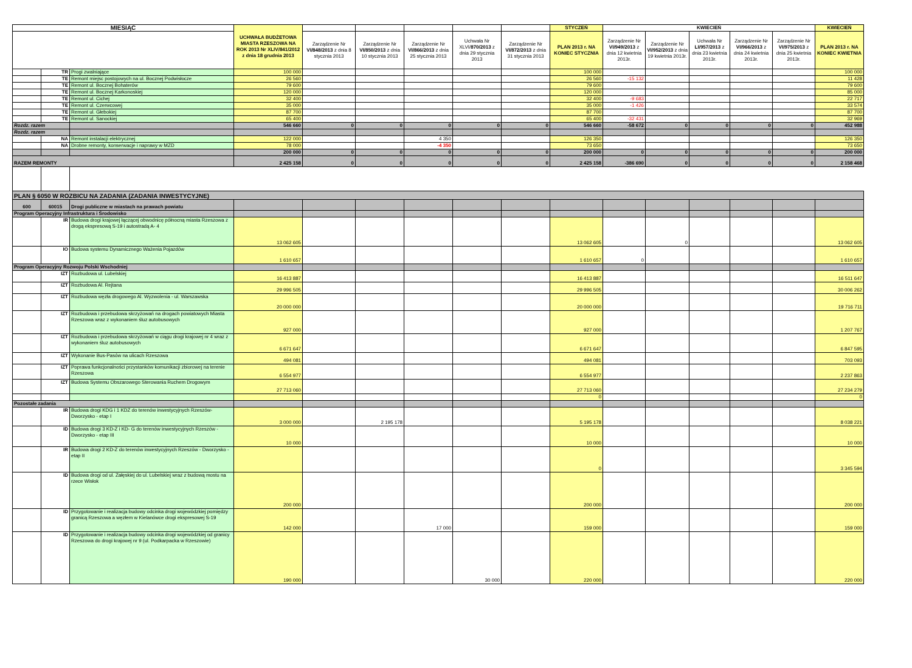| MIESIĄC | | | UCHWAŁA BUDŻETOWA MIASTA RZESZOWA NA ROK 2013 Nr XLIV/841/2012 z dnia 18 grudnia 2013 | | | | | | STYCZEŃ | KWIECIEŃ | | | | | KWIECIEŃ |
| --- | --- | --- | --- | --- | --- | --- | --- | --- | --- | --- | --- | --- | --- | --- | --- |
| | | | | Zarządzenie Nr VI/848/2013 z dnia 8 stycznia 2013 | Zarządzenie Nr VI/850/2013 z dnia 10 stycznia 2013 | Zarządzenie Nr VI/866/2013 z dnia 25 stycznia 2013 | Uchwała Nr XLVI/ 870/2013 z dnia 29 stycznia 2013 | Zarządzenie Nr VI/872/2013 z dnia 31 stycznia 2013 | PLAN 2013 r. NA KONIEC STYCZNIA | Zarządzenie Nr VI/949/2013 z dnia 12 kwietnia 2013r. | Zarządzenie Nr VI/952/2013 z dnia 19 kwietnia 2013r. | Uchwała Nr LI/957/2013 z dnia 23 kwietnia 2013r. | Zarządzenie Nr VI/966/2013 z dnia 24 kwietnia 2013r. | Zarządzenie Nr VI/975/2013 z dnia 25 kwietnia 2013r. | PLAN 2013 r. NA KONIEC KWIETNIA |
| | TR | Progi zwalniające | 100 000 | | | | | | 100 000 | | | | | | 100 000 |
| | TE | Remont miejsc postojowych na ul. Bocznej Podwisłocze | 26 560 | | | | | | 26 560 | -15 132 | | | | | 11 428 |
| | TE | Remont ul. Bocznej Bohaterów | 79 600 | | | | | | 79 600 | | | | | | 79 600 |
| | TE | Remont ul. Bocznej Karkonoskiej | 120 000 | | | | | | 120 000 | | | | | | 85 000 |
| | TE | Remont ul. Cichej | 32 400 | | | | | | 32 400 | -9 683 | | | | | 22 717 |
| | TE | Remont ul. Czerwcowej | 35 000 | | | | | | 35 000 | -1 426 | | | | | 33 574 |
| | TE | Remont ul. Głebokiej | 87 700 | | | | | | 87 700 | | | | | | 87 700 |
| | TE | Remont ul. Sanockiej | 65 400 | | | | | | 65 400 | -32 431 | | | | | 32 969 |
| Rozdz. razem | | | 546 660 | 0 | 0 | 0 | 0 | 0 | 546 660 | -58 672 | 0 | 0 | 0 | 0 | 452 988 |
| Rozdz. razem | | | | | | | | | | | | | | | |
| | NA | Remont instalacji elektrycznej | 122 000 | | | 4 350 | | | 126 350 | | | | | | 126 350 |
| | NA | Drobne remonty, konserwacje i naprawy w MZD | 78 000 | | | -4 350 | | | 73 650 | | | | | | 73 650 |
| | | | 200 000 | 0 | 0 | 0 | 0 | 0 | 200 000 | 0 | 0 | 0 | 0 | 0 | 200 000 |
| RAZEM REMONTY | | | 2 425 158 | 0 | 0 | 0 | 0 | 0 | 2 425 158 | -386 690 | 0 | 0 | 0 | 0 | 2 158 468 |
| PLAN § 6050 W ROZBICU NA ZADANIA (ZADANIA INWESTYCYJNE) | | | | | | | | | | | | | | | |
| 600 | 60015 | Drogi publiczne w miastach na prawach powiatu | | | | | | | | | | | | | |
| Program Operacyjny Infrastruktura i Środowisko | | | | | | | | | | | | | | | |
| | IR | Budowa drogi krajowej łączącej obwodnicę północną miasta Rzeszowa z drogą ekspresową S-19 i autostradą A- 4 | 13 062 605 | | | | | | 13 062 605 | | 0 | | | | 13 062 605 |
| | IO | Budowa systemu Dynamicznego Ważenia Pojazdów | 1 610 657 | | | | | | 1 610 657 | 0 | | | | | 1 610 657 |
| Program Operacyjny Rozwoju Polski Wschodniej | | | | | | | | | | | | | | | |
| | IZT | Rozbudowa ul. Lubelskiej | 16 413 887 | | | | | | 16 413 887 | | | | | | 16 511 647 |
| | IZT | Rozbudowa Al. Rejtana | 29 996 505 | | | | | | 29 996 505 | | | | | | 30 006 262 |
| | IZT | Rozbudowa węzła drogowego Al. Wyzwolenia - ul. Warszawska | 20 000 000 | | | | | | 20 000 000 | | | | | | 19 716 711 |
| | IZT | Rozbudowa i przebudowa skrzyżowań na drogach powiatowych Miasta Rzeszowa wraz z wykonaniem śluz autobusowych | 927 000 | | | | | | 927 000 | | | | | | 1 207 767 |
| | IZT | Rozbudowa i przebudowa skrzyżowań w ciągu drogi krajowej nr 4 wraz z wykonaniem śluz autobusowych | 6 671 647 | | | | | | 6 671 647 | | | | | | 6 847 595 |
| | IZT | Wykonanie Bus-Pasów na ulicach Rzeszowa | 494 081 | | | | | | 494 081 | | | | | | 703 093 |
| | IZT | Poprawa funkcjonalności przystanków komunikacji zbiorowej na terenie Rzeszowa | 6 554 977 | | | | | | 6 554 977 | | | | | | 2 237 863 |
| | IZT | Budowa Systemu Obszarowego Sterowania Ruchem Drogowym | 27 713 060 | | | | | | 27 713 060 | | | | | | 27 234 279 |
| | | | | | | | | | 0 | | | | | | 0 |
| Pozostałe zadania | | | | | | | | | | | | | | | |
| | IR | Budowa drogi KDG i 1 KDZ do terenów inwestycyjnych Rzeszów-Dworzysko - etap I | 3 000 000 | | 2 195 178 | | | | 5 195 178 | | | | | | 8 038 221 |
| | ID | Budowa drogi 3 KD-Z i KD- G do terenów inwestycyjnych Rzeszów - Dworzysko - etap III | 10 000 | | | | | | 10 000 | | | | | | 10 000 |
| | IR | Budowa drogi 2 KD-Z do terenów inwestycyjnych Rzeszów - Dworzysko - etap II | | | | | | | 0 | | | | | | 3 345 594 |
| | ID | Budowa drogi od ul. Załęskiej do ul. Lubelskiej wraz z budową mostu na rzece Wisłok | 200 000 | | | | | | 200 000 | | | | | | 200 000 |
| | ID | Przygotowanie i realizacja budowy odcinka drogi wojewódzkiej pomiędzy granicą Rzeszowa a węzłem w Kielanówce drogi ekspresowej S-19 | 142 000 | | | 17 000 | | | 159 000 | | | | | | 159 000 |
| | ID | Przygotowanie i realizacja budowy odcinka drogi wojewódzkiej od granicy Rzeszowa do drogi krajowej nr 9 (ul. Podkarpacka w Rzeszowie) | 190 000 | | | | 30 000 | | 220 000 | | | | | | 220 000 |